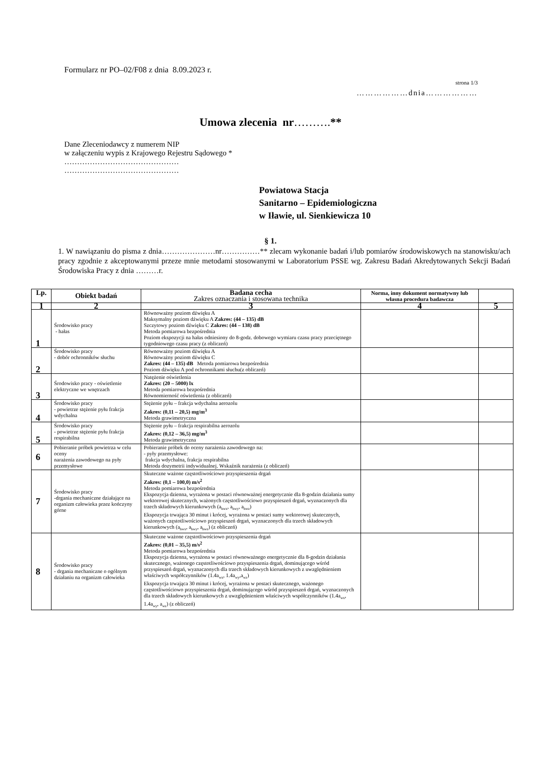Formularz nr PO–02/F08 z dnia 8.09.2023 r.
strona 1/3
………………dnia………………
Umowa zlecenia nr……….**
Dane Zleceniodawcy z numerem NIP
w załączeniu wypis z Krajowego Rejestru Sądowego *
………………………………………
………………………………………
Powiatowa Stacja
Sanitarno – Epidemiologiczna
w Iławie, ul. Sienkiewicza 10
§ 1.
1. W nawiązaniu do pisma z dnia…………………nr……………** zlecam wykonanie badań i/lub pomiarów środowiskowych na stanowisku/ach pracy zgodnie z akceptowanymi przeze mnie metodami stosowanymi w Laboratorium PSSE wg. Zakresu Badań Akredytowanych Sekcji Badań Środowiska Pracy z dnia ………r.
| Lp. | Obiekt badań | Badana cecha Zakres oznaczania i stosowana technika | Norma, inny dokument normatywny lub własna procedura badawcza | |
| --- | --- | --- | --- | --- |
| 1 | 2 | 3 | 4 | 5 |
| 1 | Środowisko pracy - hałas | Równoważny poziom dźwięku A Maksymalny poziom dźwięku A Zakres: (44 – 135) dB Szczytowy poziom dźwięku C Zakres: (44 – 138) dB Metoda pomiarowa bezpośrednia Poziom ekspozycji na hałas odniesiony do 8-godz. dobowego wymiaru czasu pracy przeciętnego tygodniowego czasu pracy (z obliczeń) | | |
| 2 | Środowisko pracy - dobór ochronników słuchu | Równoważny poziom dźwięku A Równoważny poziom dźwięku C Zakres: (44 – 135) dB Metoda pomiarowa bezpośrednia Poziom dźwięku A pod ochronnikami słuchu(z obliczeń) | | |
| 3 | Środowisko pracy - oświetlenie elektryczne we wnętrzach | Natężenie oświetlenia Zakres: (20 – 5000) lx Metoda pomiarowa bezpośrednia Równomierność oświetlenia (z obliczeń) | | |
| 4 | Środowisko pracy - powietrze stężenie pyłu frakcja wdychalna | Stężenie pyłu – frakcja wdychalna aerozolu Zakres: (0,11 – 20,5) mg/m<sup>3</sup> Metoda grawimetryczna | | |
| 5 | Środowisko pracy - powietrze stężenie pyłu frakcja respirabilna | Stężenie pyłu – frakcja respirabilna aerozolu Zakres: (0,12 – 36,5) mg/m<sup>3</sup> Metoda grawimetryczna | | |
| 6 | Pobieranie próbek powietrza w celu oceny narażenia zawodowego na pyły przemysłowe | Pobieranie próbek do oceny narażenia zawodowego na: - pyły przemysłowe: frakcja wdychalna, frakcja respirabilna Metoda dozymetrii indywidualnej. Wskaźnik narażenia (z obliczeń) | | |
| 7 | Środowisko pracy -drgania mechaniczne działające na organizm człowieka przez kończyny górne | Skuteczne ważone częstotliwościowo przyspieszenia drgań Zakres: (0,1 – 100,0) m/s<sup>2</sup> Metoda pomiarowa bezpośrednia Ekspozycja dzienna, wyrażona w postaci równoważnej energetycznie dla 8-godzin działania sumy wektorowej skutecznych, ważonych częstotliwościowo przyspieszeń drgań, wyznaczonych dla trzech składowych kierunkowych (a<sub>hwx</sub>, a<sub>hwy</sub>, a<sub>hwz</sub>) Ekspozycja trwająca 30 minut i krócej, wyrażona w postaci sumy wektorowej skutecznych, ważonych częstotliwościowo przyspieszeń drgań, wyznaczonych dla trzech składowych kierunkowych (a<sub>hwx</sub>, a<sub>hwy</sub>, a<sub>hwz</sub>) (z obliczeń) | | |
| 8 | Środowisko pracy - drgania mechaniczne o ogólnym działaniu na organizm człowieka | Skuteczne ważone częstotliwościowo przyspieszenia drgań Zakres: (0,01 – 35,5) m/s<sup>2</sup> Metoda pomiarowa bezpośrednia Ekspozycja dzienna, wyrażona w postaci równoważnego energetycznie dla 8-godzin działania skutecznego, ważonego częstotliwościowo przyspieszenia drgań, dominującego wśród przyspieszeń drgań, wyznaczonych dla trzech składowych kierunkowych z uwzględnieniem właściwych współczynników (1.4a<sub>wx</sub>, 1.4a<sub>wy</sub>,a<sub>wz</sub>) Ekspozycja trwająca 30 minut i krócej, wyrażona w postaci skutecznego, ważonego częstotliwościowo przyspieszenia drgań, dominującego wśród przyspieszeń drgań, wyznaczonych dla trzech składowych kierunkowych z uwzględnieniem właściwych współczynników (1.4a<sub>wx</sub>, 1.4a<sub>wy</sub>, a<sub>wz</sub>) (z obliczeń) | | |